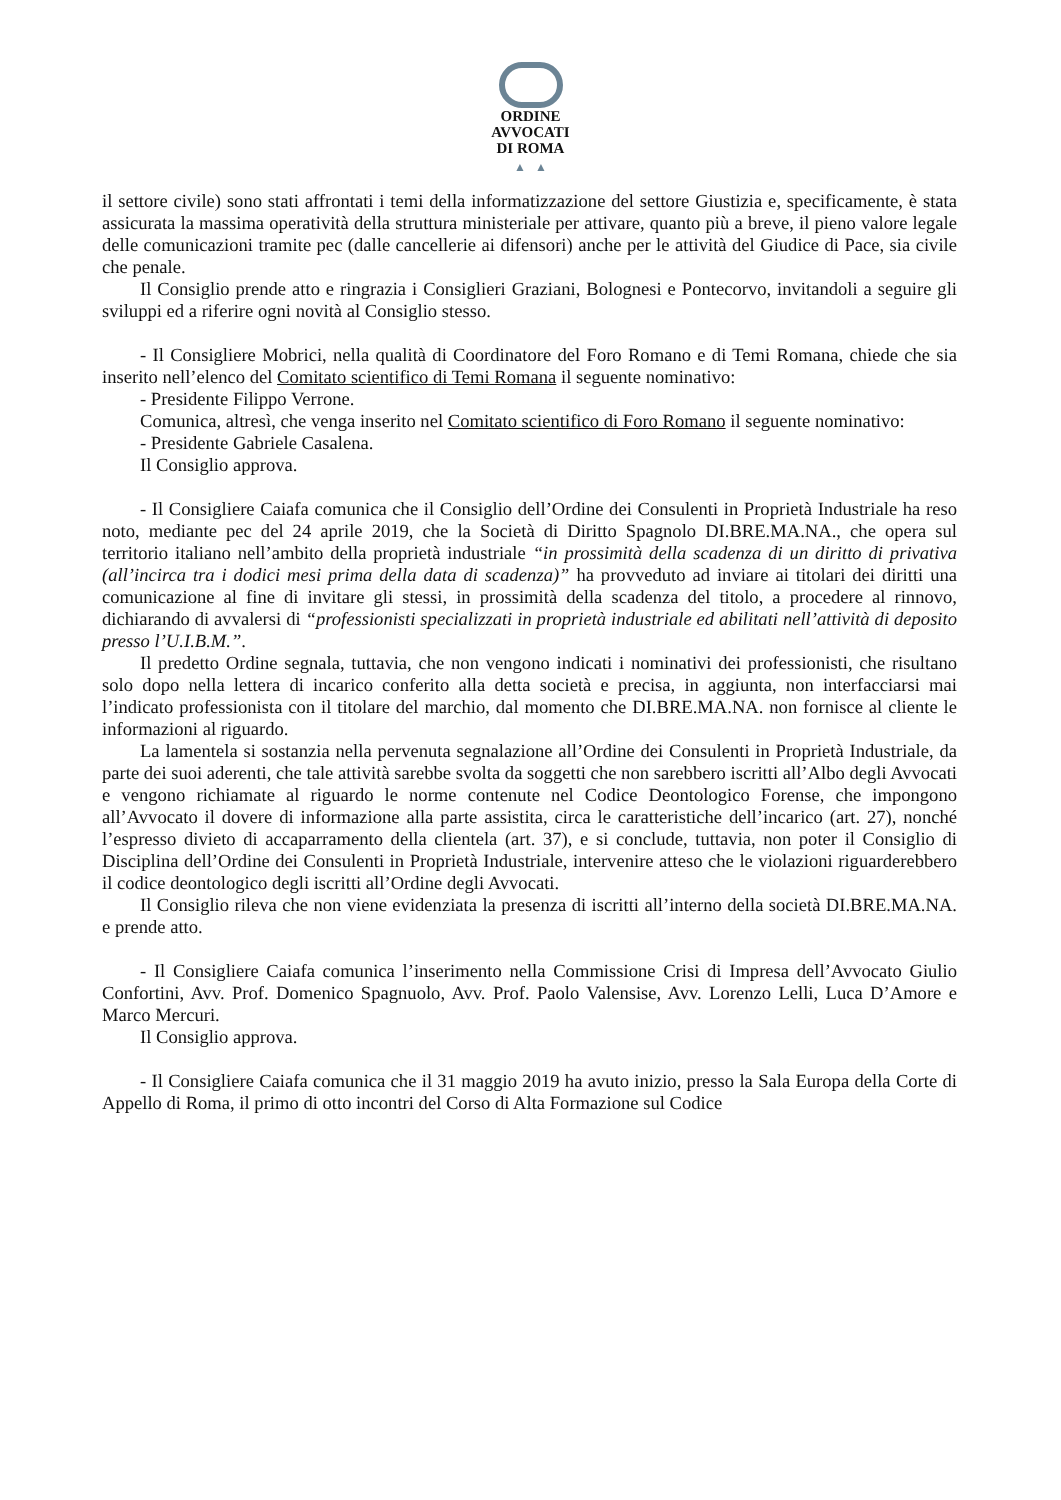ORDINE
AVVOCATI
DI ROMA
▲ ▲
il settore civile) sono stati affrontati i temi della informatizzazione del settore Giustizia e, specificamente, è stata assicurata la massima operatività della struttura ministeriale per attivare, quanto più a breve, il pieno valore legale delle comunicazioni tramite pec (dalle cancellerie ai difensori) anche per le attività del Giudice di Pace, sia civile che penale.
Il Consiglio prende atto e ringrazia i Consiglieri Graziani, Bolognesi e Pontecorvo, invitandoli a seguire gli sviluppi ed a riferire ogni novità al Consiglio stesso.
- Il Consigliere Mobrici, nella qualità di Coordinatore del Foro Romano e di Temi Romana, chiede che sia inserito nell’elenco del Comitato scientifico di Temi Romana il seguente nominativo:
- Presidente Filippo Verrone.
Comunica, altresì, che venga inserito nel Comitato scientifico di Foro Romano il seguente nominativo:
- Presidente Gabriele Casalena.
Il Consiglio approva.
- Il Consigliere Caiafa comunica che il Consiglio dell’Ordine dei Consulenti in Proprietà Industriale ha reso noto, mediante pec del 24 aprile 2019, che la Società di Diritto Spagnolo DI.BRE.MA.NA., che opera sul territorio italiano nell’ambito della proprietà industriale “in prossimità della scadenza di un diritto di privativa (all’incirca tra i dodici mesi prima della data di scadenza)” ha provveduto ad inviare ai titolari dei diritti una comunicazione al fine di invitare gli stessi, in prossimità della scadenza del titolo, a procedere al rinnovo, dichiarando di avvalersi di “professionisti specializzati in proprietà industriale ed abilitati nell’attività di deposito presso l’U.I.B.M.”.
Il predetto Ordine segnala, tuttavia, che non vengono indicati i nominativi dei professionisti, che risultano solo dopo nella lettera di incarico conferito alla detta società e precisa, in aggiunta, non interfacciarsi mai l’indicato professionista con il titolare del marchio, dal momento che DI.BRE.MA.NA. non fornisce al cliente le informazioni al riguardo.
La lamentela si sostanzia nella pervenuta segnalazione all’Ordine dei Consulenti in Proprietà Industriale, da parte dei suoi aderenti, che tale attività sarebbe svolta da soggetti che non sarebbero iscritti all’Albo degli Avvocati e vengono richiamate al riguardo le norme contenute nel Codice Deontologico Forense, che impongono all’Avvocato il dovere di informazione alla parte assistita, circa le caratteristiche dell’incarico (art. 27), nonché l’espresso divieto di accaparramento della clientela (art. 37), e si conclude, tuttavia, non poter il Consiglio di Disciplina dell’Ordine dei Consulenti in Proprietà Industriale, intervenire atteso che le violazioni riguarderebbero il codice deontologico degli iscritti all’Ordine degli Avvocati.
Il Consiglio rileva che non viene evidenziata la presenza di iscritti all’interno della società DI.BRE.MA.NA. e prende atto.
- Il Consigliere Caiafa comunica l’inserimento nella Commissione Crisi di Impresa dell’Avvocato Giulio Confortini, Avv. Prof. Domenico Spagnuolo, Avv. Prof. Paolo Valensise, Avv. Lorenzo Lelli, Luca D’Amore e Marco Mercuri.
Il Consiglio approva.
- Il Consigliere Caiafa comunica che il 31 maggio 2019 ha avuto inizio, presso la Sala Europa della Corte di Appello di Roma, il primo di otto incontri del Corso di Alta Formazione sul Codice